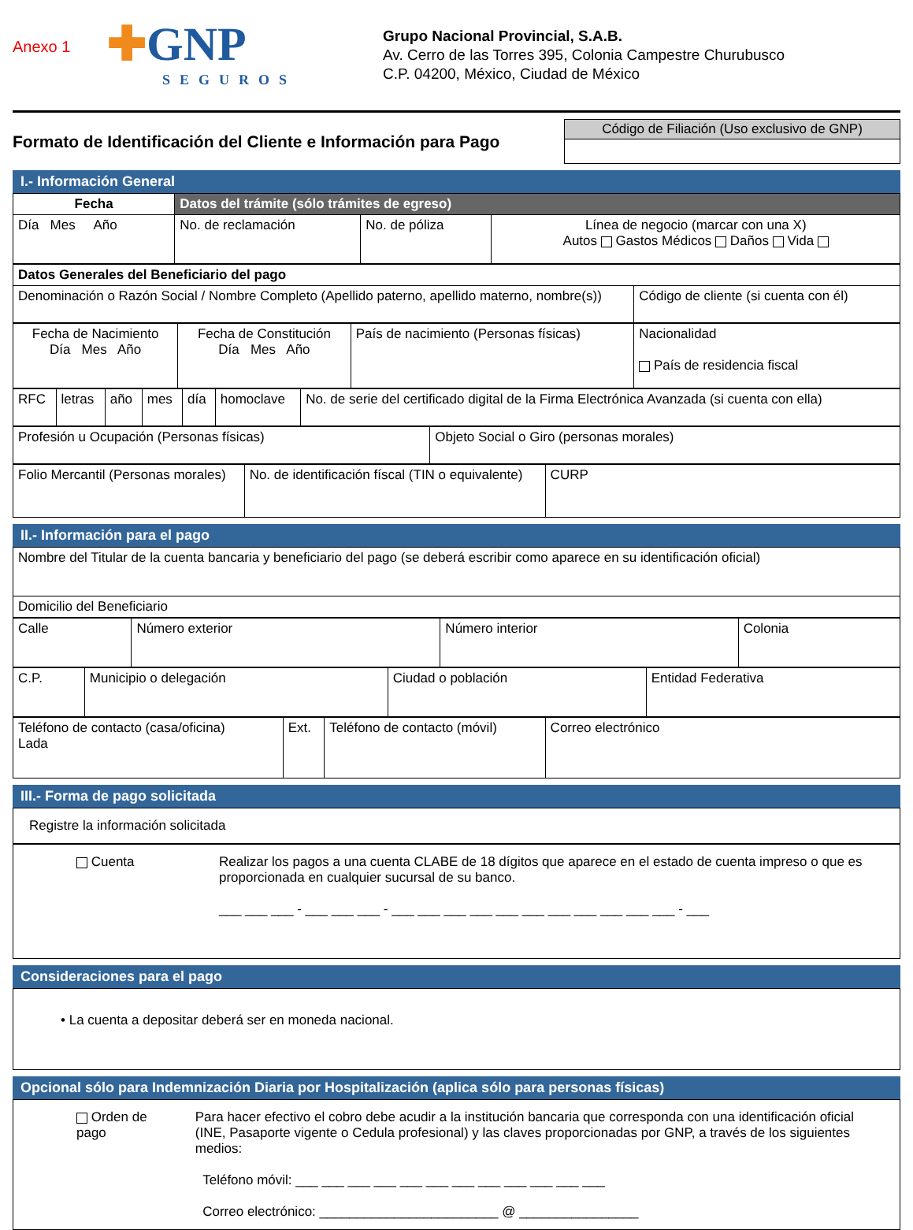Anexo 1
✚GNP
SEGUROS
Grupo Nacional Provincial, S.A.B.
Av. Cerro de las Torres 395, Colonia Campestre Churubusco
C.P. 04200, México, Ciudad de México
Formato de Identificación del Cliente e Información para Pago
Código de Filiación (Uso exclusivo de GNP)
I.- Información General
| Fecha | Datos del trámite (sólo trámites de egreso) | | |
| Día Mes Año | No. de reclamación | No. de póliza | Línea de negocio (marcar con una X) Autos Gastos Médicos Daños Vida |
| Datos Generales del Beneficiario del pago | |
| Denominación o Razón Social / Nombre Completo (Apellido paterno, apellido materno, nombre(s)) | Código de cliente (si cuenta con él) |
| Fecha de Nacimiento Día Mes Año | Fecha de Constitución Día Mes Año | País de nacimiento (Personas físicas) | Nacionalidad País de residencia fiscal |
| RFC | letras | año | mes | día | homoclave | No. de serie del certificado digital de la Firma Electrónica Avanzada (si cuenta con ella) |
| Profesión u Ocupación (Personas físicas) | Objeto Social o Giro (personas morales) |
| Folio Mercantil (Personas morales) | No. de identificación físcal (TIN o equivalente) | CURP |
II.- Información para el pago
| Nombre del Titular de la cuenta bancaria y beneficiario del pago (se deberá escribir como aparece en su identificación oficial) |
| Domicilio del Beneficiario |
| Calle | Número exterior | Número interior | Colonia |
| C.P. | Municipio o delegación | Ciudad o población | Entidad Federativa |
| Teléfono de contacto (casa/oficina) Lada | Ext. | Teléfono de contacto (móvil) | Correo electrónico |
III.- Forma de pago solicitada
Registre la información solicitada
Cuenta Realizar los pagos a una cuenta CLABE de 18 dígitos que aparece en el estado de cuenta impreso o que es proporcionada en cualquier sucursal de su banco.
___ ___ ___ - ___ ___ ___ - ___ ___ ___ ___ ___ ___ ___ ___ ___ ___ ___ - ___
Consideraciones para el pago
• La cuenta a depositar deberá ser en moneda nacional.
Opcional sólo para Indemnización Diaria por Hospitalización (aplica sólo para personas físicas)
Orden de pago Para hacer efectivo el cobro debe acudir a la institución bancaria que corresponda con una identificación oficial (INE, Pasaporte vigente o Cedula profesional) y las claves proporcionadas por GNP, a través de los siguientes medios:
Teléfono móvil: ___ ___ ___ ___ ___ ___ ___ ___ ___ ___ ___ ___
Correo electrónico: ________________________ @ ________________